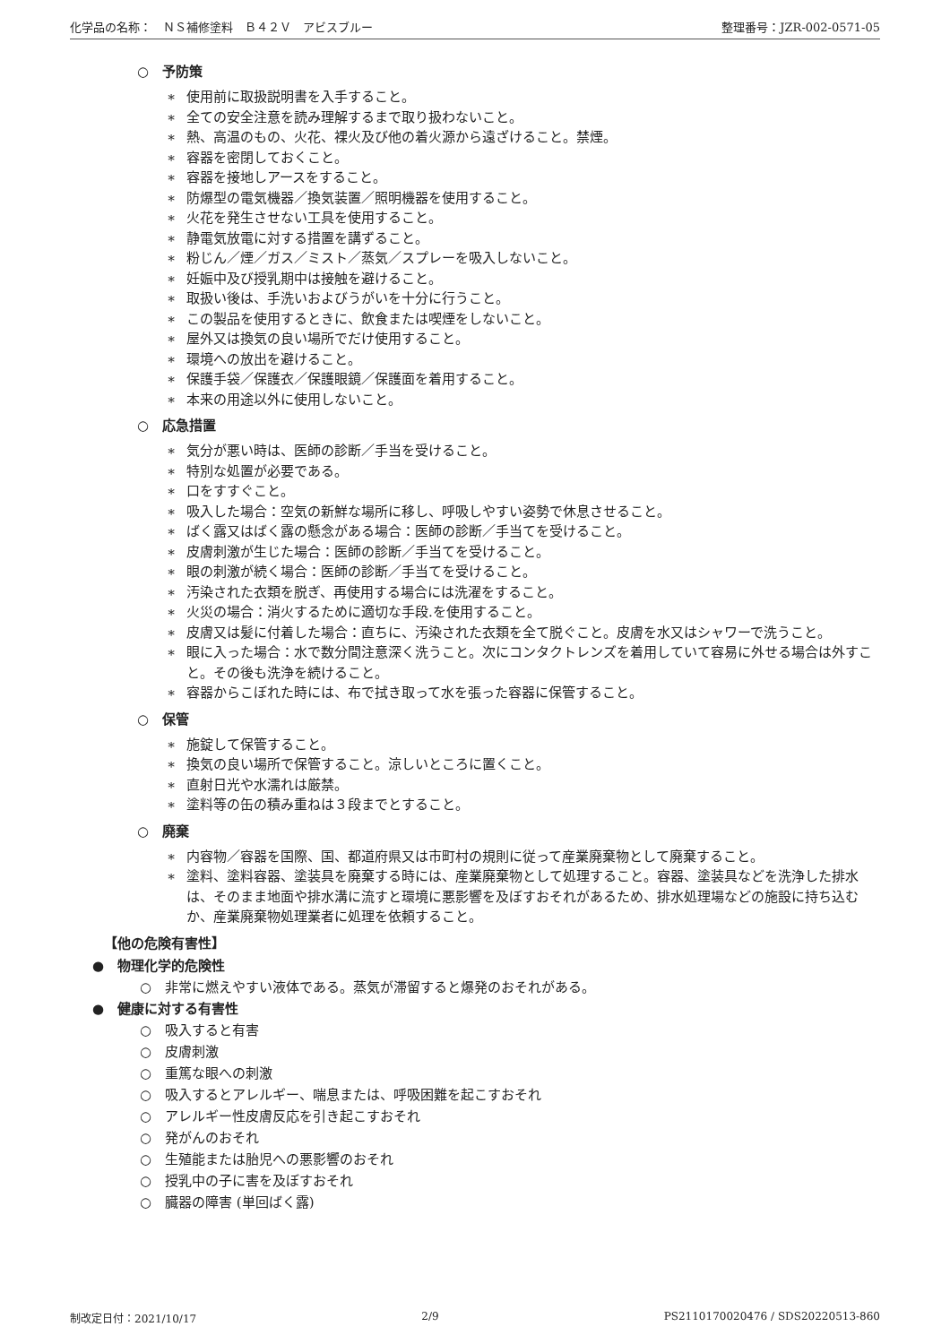化学品の名称：　ＮＳ補修塗料　Ｂ４２Ｖ　アビスブルー 整理番号：JZR-002-0571-05
○　予防策
∗ 使用前に取扱説明書を入手すること。
∗ 全ての安全注意を読み理解するまで取り扱わないこと。
∗ 熱、高温のもの、火花、裸火及び他の着火源から遠ざけること。禁煙。
∗ 容器を密閉しておくこと。
∗ 容器を接地しアースをすること。
∗ 防爆型の電気機器／換気装置／照明機器を使用すること。
∗ 火花を発生させない工具を使用すること。
∗ 静電気放電に対する措置を講ずること。
∗ 粉じん／煙／ガス／ミスト／蒸気／スプレーを吸入しないこと。
∗ 妊娠中及び授乳期中は接触を避けること。
∗ 取扱い後は、手洗いおよびうがいを十分に行うこと。
∗ この製品を使用するときに、飲食または喫煙をしないこと。
∗ 屋外又は換気の良い場所でだけ使用すること。
∗ 環境への放出を避けること。
∗ 保護手袋／保護衣／保護眼鏡／保護面を着用すること。
∗ 本来の用途以外に使用しないこと。
○　応急措置
∗ 気分が悪い時は、医師の診断／手当を受けること。
∗ 特別な処置が必要である。
∗ 口をすすぐこと。
∗ 吸入した場合：空気の新鮮な場所に移し、呼吸しやすい姿勢で休息させること。
∗ ばく露又はばく露の懸念がある場合：医師の診断／手当てを受けること。
∗ 皮膚刺激が生じた場合：医師の診断／手当てを受けること。
∗ 眼の刺激が続く場合：医師の診断／手当てを受けること。
∗ 汚染された衣類を脱ぎ、再使用する場合には洗濯をすること。
∗ 火災の場合：消火するために適切な手段.を使用すること。
∗ 皮膚又は髪に付着した場合：直ちに、汚染された衣類を全て脱ぐこと。皮膚を水又はシャワーで洗うこと。
∗ 眼に入った場合：水で数分間注意深く洗うこと。次にコンタクトレンズを着用していて容易に外せる場合は外すこと。その後も洗浄を続けること。
∗ 容器からこぼれた時には、布で拭き取って水を張った容器に保管すること。
○　保管
∗ 施錠して保管すること。
∗ 換気の良い場所で保管すること。涼しいところに置くこと。
∗ 直射日光や水濡れは厳禁。
∗ 塗料等の缶の積み重ねは３段までとすること。
○　廃棄
∗ 内容物／容器を国際、国、都道府県又は市町村の規則に従って産業廃棄物として廃棄すること。
∗ 塗料、塗料容器、塗装具を廃棄する時には、産業廃棄物として処理すること。容器、塗装具などを洗浄した排水は、そのまま地面や排水溝に流すと環境に悪影響を及ぼすおそれがあるため、排水処理場などの施設に持ち込むか、産業廃棄物処理業者に処理を依頼すること。
【他の危険有害性】
●　物理化学的危険性
○　非常に燃えやすい液体である。蒸気が滞留すると爆発のおそれがある。
●　健康に対する有害性
○　吸入すると有害
○　皮膚刺激
○　重篤な眼への刺激
○　吸入するとアレルギー、喘息または、呼吸困難を起こすおそれ
○　アレルギー性皮膚反応を引き起こすおそれ
○　発がんのおそれ
○　生殖能または胎児への悪影響のおそれ
○　授乳中の子に害を及ぼすおそれ
○　臓器の障害 (単回ばく露)
制改定日付：2021/10/17 2/9 PS2110170020476 / SDS20220513-860